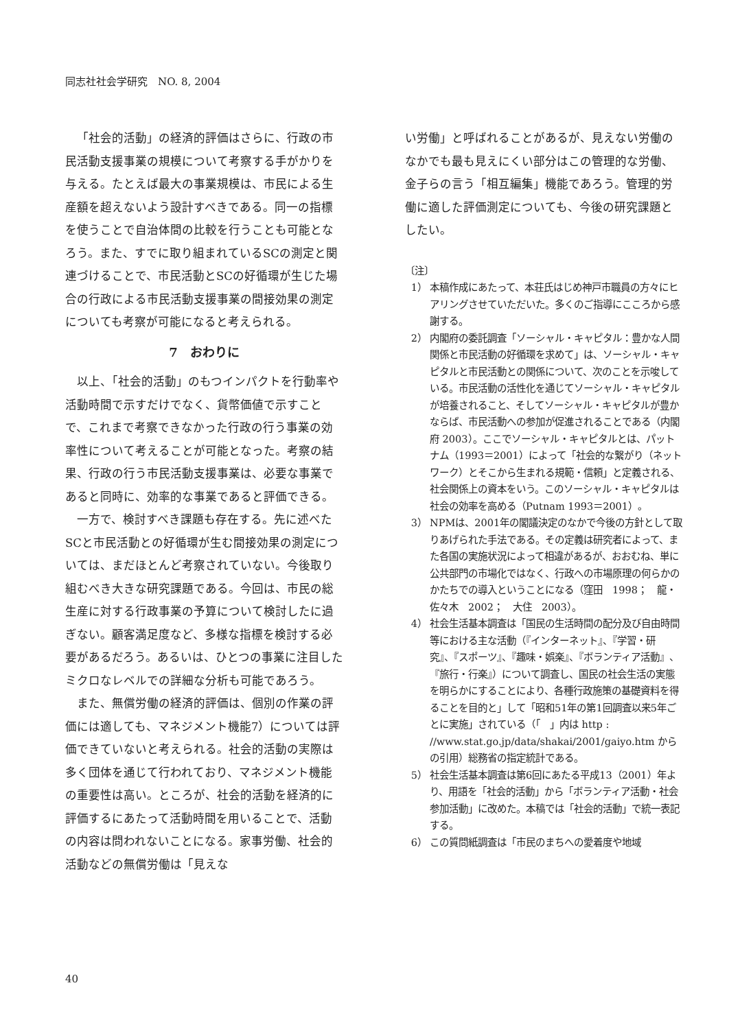同志社社会学研究　NO. 8, 2004
「社会的活動」の経済的評価はさらに、行政の市民活動支援事業の規模について考察する手がかりを与える。たとえば最大の事業規模は、市民による生産額を超えないよう設計すべきである。同一の指標を使うことで自治体間の比較を行うことも可能となろう。また、すでに取り組まれているSCの測定と関連づけることで、市民活動とSCの好循環が生じた場合の行政による市民活動支援事業の間接効果の測定についても考察が可能になると考えられる。
7　おわりに
以上、「社会的活動」のもつインパクトを行動率や活動時間で示すだけでなく、貨幣価値で示すことで、これまで考察できなかった行政の行う事業の効率性について考えることが可能となった。考察の結果、行政の行う市民活動支援事業は、必要な事業であると同時に、効率的な事業であると評価できる。
一方で、検討すべき課題も存在する。先に述べたSCと市民活動との好循環が生む間接効果の測定については、まだほとんど考察されていない。今後取り組むべき大きな研究課題である。今回は、市民の総生産に対する行政事業の予算について検討したに過ぎない。顧客満足度など、多様な指標を検討する必要があるだろう。あるいは、ひとつの事業に注目したミクロなレベルでの詳細な分析も可能であろう。
また、無償労働の経済的評価は、個別の作業の評価には適しても、マネジメント機能7）については評価できていないと考えられる。社会的活動の実際は多く団体を通じて行われており、マネジメント機能の重要性は高い。ところが、社会的活動を経済的に評価するにあたって活動時間を用いることで、活動の内容は問われないことになる。家事労働、社会的活動などの無償労働は「見えな
い労働」と呼ばれることがあるが、見えない労働のなかでも最も見えにくい部分はこの管理的な労働、金子らの言う「相互編集」機能であろう。管理的労働に適した評価測定についても、今後の研究課題としたい。
〔注〕
1） 本稿作成にあたって、本荘氏はじめ神戸市職員の方々にヒアリングさせていただいた。多くのご指導にこころから感謝する。
2） 内閣府の委託調査「ソーシャル・キャピタル：豊かな人間関係と市民活動の好循環を求めて」は、ソーシャル・キャピタルと市民活動との関係について、次のことを示唆している。市民活動の活性化を通じてソーシャル・キャピタルが培養されること、そしてソーシャル・キャピタルが豊かならば、市民活動への参加が促進されることである（内閣府 2003）。ここでソーシャル・キャピタルとは、パットナム（1993＝2001）によって「社会的な繋がり（ネットワーク）とそこから生まれる規範・信頼」と定義される、社会関係上の資本をいう。このソーシャル・キャピタルは社会の効率を高める（Putnam 1993＝2001）。
3） NPMは、2001年の閣議決定のなかで今後の方針として取りあげられた手法である。その定義は研究者によって、また各国の実施状況によって相違があるが、おおむね、単に公共部門の市場化ではなく、行政への市場原理の何らかのかたちでの導入ということになる（窪田　1998；　龍・佐々木　2002；　大住　2003）。
4） 社会生活基本調査は「国民の生活時間の配分及び自由時間等における主な活動（『インターネット』、『学習・研究』、『スポーツ』、『趣味・娯楽』、『ボランティア活動』、『旅行・行楽』）について調査し、国民の社会生活の実態を明らかにすることにより、各種行政施策の基礎資料を得ることを目的と」して「昭和51年の第1回調査以来5年ごとに実施」されている（「　」内は http : //www.stat.go.jp/data/shakai/2001/gaiyo.htm からの引用）総務省の指定統計である。
5） 社会生活基本調査は第6回にあたる平成13（2001）年より、用語を「社会的活動」から「ボランティア活動・社会参加活動」に改めた。本稿では「社会的活動」で統一表記する。
6） この質問紙調査は「市民のまちへの愛着度や地域
40